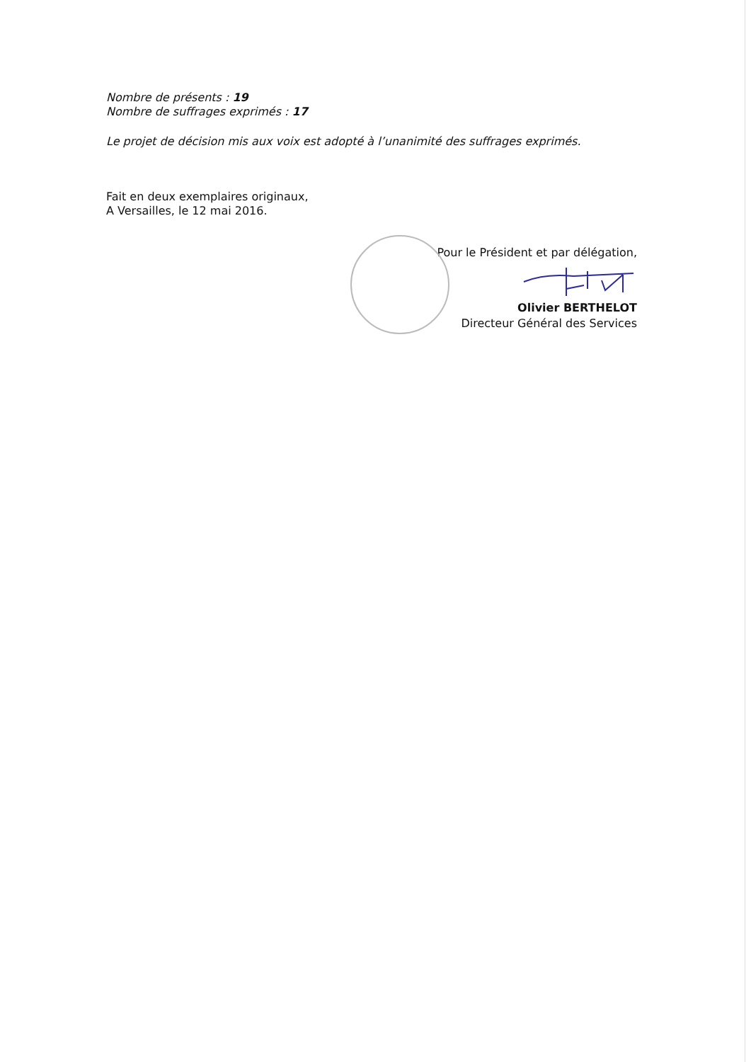Nombre de présents : 19
Nombre de suffrages exprimés : 17
Le projet de décision mis aux voix est adopté à l’unanimité des suffrages exprimés.
Fait en deux exemplaires originaux,
A Versailles, le 12 mai 2016.
Pour le Président et par délégation,
Olivier BERTHELOT
Directeur Général des Services